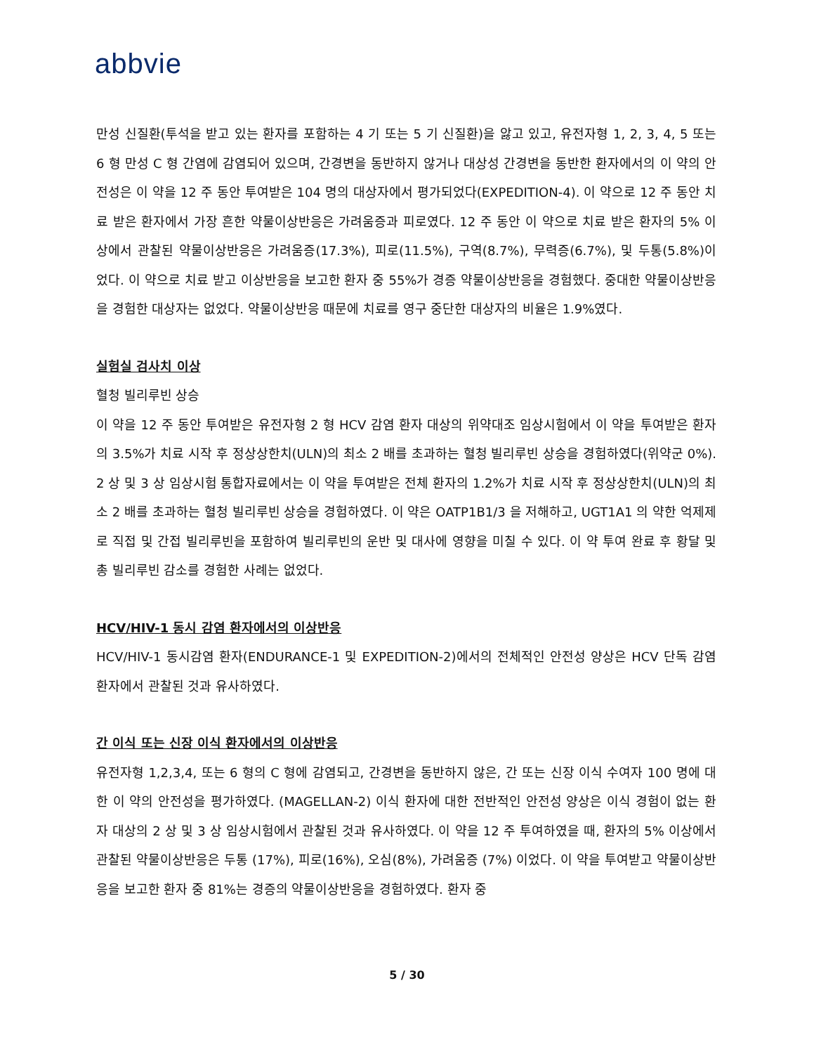abbvie
만성 신질환(투석을 받고 있는 환자를 포함하는 4 기 또는 5 기 신질환)을 앓고 있고, 유전자형 1, 2, 3, 4, 5 또는 6 형 만성 C 형 간염에 감염되어 있으며, 간경변을 동반하지 않거나 대상성 간경변을 동반한 환자에서의 이 약의 안전성은 이 약을 12 주 동안 투여받은 104 명의 대상자에서 평가되었다(EXPEDITION-4). 이 약으로 12 주 동안 치료 받은 환자에서 가장 흔한 약물이상반응은 가려움증과 피로였다. 12 주 동안 이 약으로 치료 받은 환자의 5% 이상에서 관찰된 약물이상반응은 가려움증(17.3%), 피로(11.5%), 구역(8.7%), 무력증(6.7%), 및 두통(5.8%)이었다. 이 약으로 치료 받고 이상반응을 보고한 환자 중 55%가 경증 약물이상반응을 경험했다. 중대한 약물이상반응을 경험한 대상자는 없었다. 약물이상반응 때문에 치료를 영구 중단한 대상자의 비율은 1.9%였다.
실험실 검사치 이상
혈청 빌리루빈 상승
이 약을 12 주 동안 투여받은 유전자형 2 형 HCV 감염 환자 대상의 위약대조 임상시험에서 이 약을 투여받은 환자의 3.5%가 치료 시작 후 정상상한치(ULN)의 최소 2 배를 초과하는 혈청 빌리루빈 상승을 경험하였다(위약군 0%). 2 상 및 3 상 임상시험 통합자료에서는 이 약을 투여받은 전체 환자의 1.2%가 치료 시작 후 정상상한치(ULN)의 최소 2 배를 초과하는 혈청 빌리루빈 상승을 경험하였다. 이 약은 OATP1B1/3 을 저해하고, UGT1A1 의 약한 억제제로 직접 및 간접 빌리루빈을 포함하여 빌리루빈의 운반 및 대사에 영향을 미칠 수 있다. 이 약 투여 완료 후 황달 및 총 빌리루빈 감소를 경험한 사례는 없었다.
HCV/HIV-1 동시 감염 환자에서의 이상반응
HCV/HIV-1 동시감염 환자(ENDURANCE-1 및 EXPEDITION-2)에서의 전체적인 안전성 양상은 HCV 단독 감염 환자에서 관찰된 것과 유사하였다.
간 이식 또는 신장 이식 환자에서의 이상반응
유전자형 1,2,3,4, 또는 6 형의 C 형에 감염되고, 간경변을 동반하지 않은, 간 또는 신장 이식 수여자 100 명에 대한 이 약의 안전성을 평가하였다. (MAGELLAN-2) 이식 환자에 대한 전반적인 안전성 양상은 이식 경험이 없는 환자 대상의 2 상 및 3 상 임상시험에서 관찰된 것과 유사하였다. 이 약을 12 주 투여하였을 때, 환자의 5% 이상에서 관찰된 약물이상반응은 두통 (17%), 피로(16%), 오심(8%), 가려움증 (7%) 이었다. 이 약을 투여받고 약물이상반응을 보고한 환자 중 81%는 경증의 약물이상반응을 경험하였다. 환자 중
5 / 30